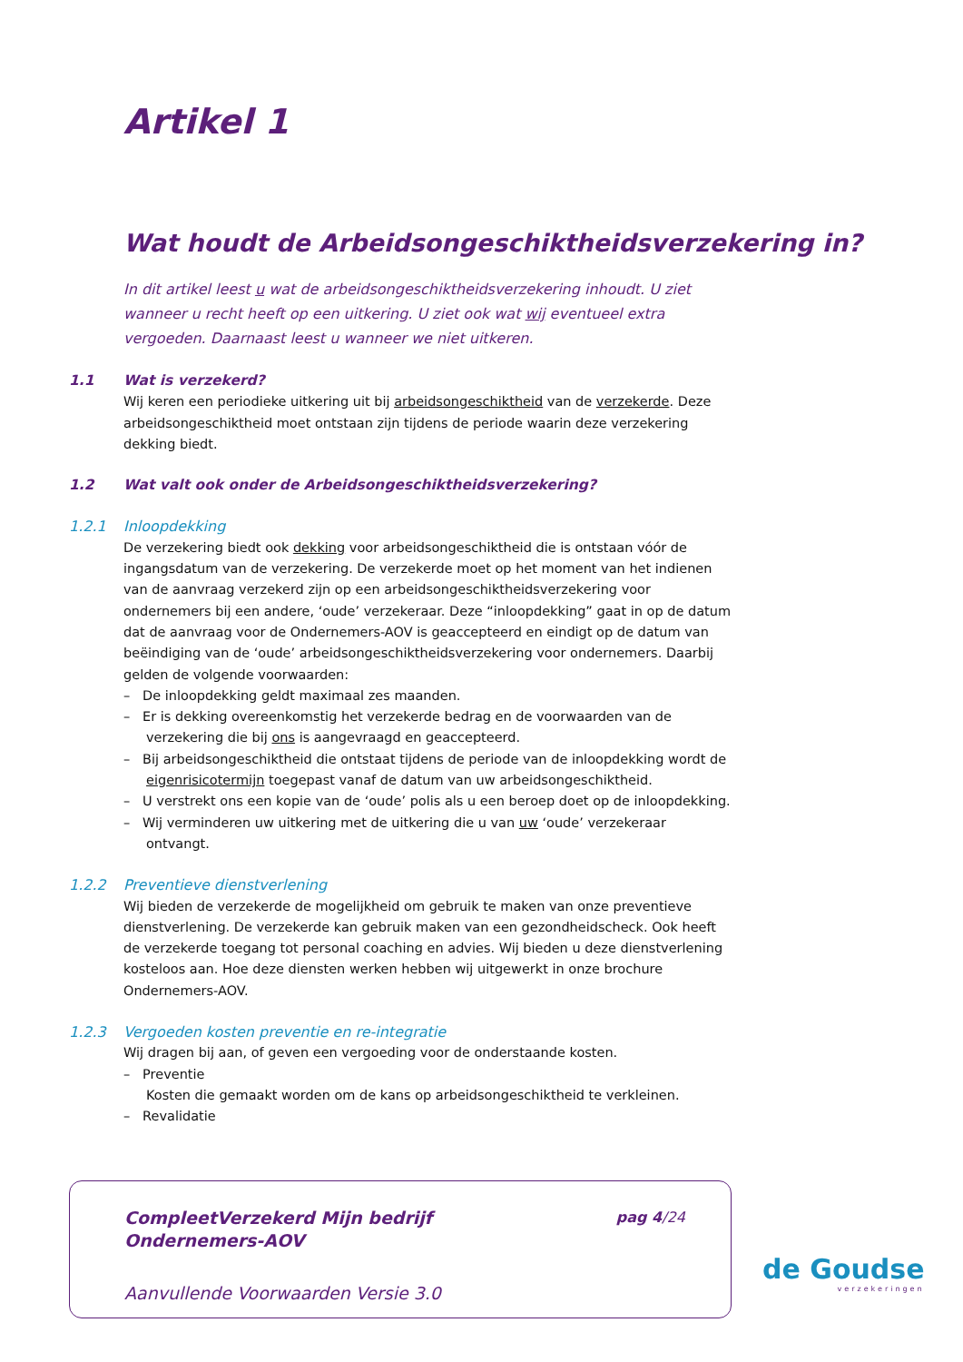Artikel 1
Wat houdt de Arbeidsongeschiktheidsverzekering in?
In dit artikel leest u wat de arbeidsongeschiktheidsverzekering inhoudt. U ziet wanneer u recht heeft op een uitkering. U ziet ook wat wij eventueel extra vergoeden. Daarnaast leest u wanneer we niet uitkeren.
1.1 Wat is verzekerd?
Wij keren een periodieke uitkering uit bij arbeidsongeschiktheid van de verzekerde. Deze arbeidsongeschiktheid moet ontstaan zijn tijdens de periode waarin deze verzekering dekking biedt.
1.2 Wat valt ook onder de Arbeidsongeschiktheidsverzekering?
1.2.1 Inloopdekking
De verzekering biedt ook dekking voor arbeidsongeschiktheid die is ontstaan vóór de ingangsdatum van de verzekering. De verzekerde moet op het moment van het indienen van de aanvraag verzekerd zijn op een arbeidsongeschiktheidsverzekering voor ondernemers bij een andere, ‘oude’ verzekeraar. Deze “inloopdekking” gaat in op de datum dat de aanvraag voor de Ondernemers-AOV is geaccepteerd en eindigt op de datum van beëindiging van de ‘oude’ arbeidsongeschiktheidsverzekering voor ondernemers. Daarbij gelden de volgende voorwaarden:
– De inloopdekking geldt maximaal zes maanden.
– Er is dekking overeenkomstig het verzekerde bedrag en de voorwaarden van de verzekering die bij ons is aangevraagd en geaccepteerd.
– Bij arbeidsongeschiktheid die ontstaat tijdens de periode van de inloopdekking wordt de eigenrisicotermijn toegepast vanaf de datum van uw arbeidsongeschiktheid.
– U verstrekt ons een kopie van de ‘oude’ polis als u een beroep doet op de inloopdekking.
– Wij verminderen uw uitkering met de uitkering die u van uw ‘oude’ verzekeraar ontvangt.
1.2.2 Preventieve dienstverlening
Wij bieden de verzekerde de mogelijkheid om gebruik te maken van onze preventieve dienstverlening. De verzekerde kan gebruik maken van een gezondheidscheck. Ook heeft de verzekerde toegang tot personal coaching en advies. Wij bieden u deze dienstverlening kosteloos aan. Hoe deze diensten werken hebben wij uitgewerkt in onze brochure Ondernemers-AOV.
1.2.3 Vergoeden kosten preventie en re-integratie
Wij dragen bij aan, of geven een vergoeding voor de onderstaande kosten.
– Preventie
Kosten die gemaakt worden om de kans op arbeidsongeschiktheid te verkleinen.
– Revalidatie
CompleetVerzekerd Mijn bedrijf
Ondernemers-AOV
pag 4/24
Aanvullende Voorwaarden Versie 3.0
de Goudse
verzekeringen